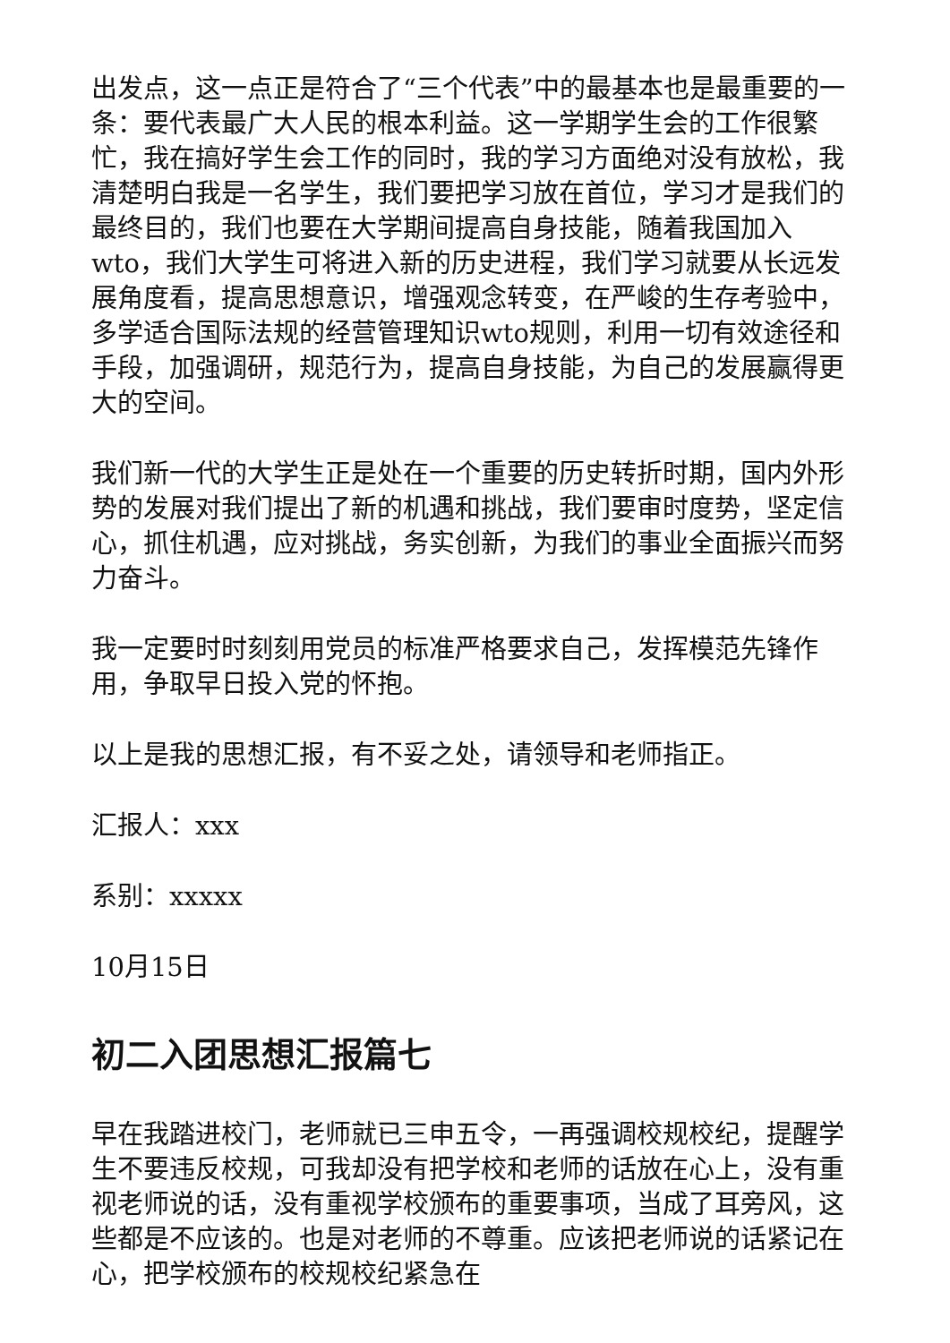出发点，这一点正是符合了“三个代表”中的最基本也是最重要的一条：要代表最广大人民的根本利益。这一学期学生会的工作很繁忙，我在搞好学生会工作的同时，我的学习方面绝对没有放松，我清楚明白我是一名学生，我们要把学习放在首位，学习才是我们的最终目的，我们也要在大学期间提高自身技能，随着我国加入wto，我们大学生可将进入新的历史进程，我们学习就要从长远发展角度看，提高思想意识，增强观念转变，在严峻的生存考验中，多学适合国际法规的经营管理知识wto规则，利用一切有效途径和手段，加强调研，规范行为，提高自身技能，为自己的发展赢得更大的空间。
我们新一代的大学生正是处在一个重要的历史转折时期，国内外形势的发展对我们提出了新的机遇和挑战，我们要审时度势，坚定信心，抓住机遇，应对挑战，务实创新，为我们的事业全面振兴而努力奋斗。
我一定要时时刻刻用党员的标准严格要求自己，发挥模范先锋作用，争取早日投入党的怀抱。
以上是我的思想汇报，有不妥之处，请领导和老师指正。
汇报人：xxx
系别：xxxxx
10月15日
初二入团思想汇报篇七
早在我踏进校门，老师就已三申五令，一再强调校规校纪，提醒学生不要违反校规，可我却没有把学校和老师的话放在心上，没有重视老师说的话，没有重视学校颁布的重要事项，当成了耳旁风，这些都是不应该的。也是对老师的不尊重。应该把老师说的话紧记在心，把学校颁布的校规校纪紧急在